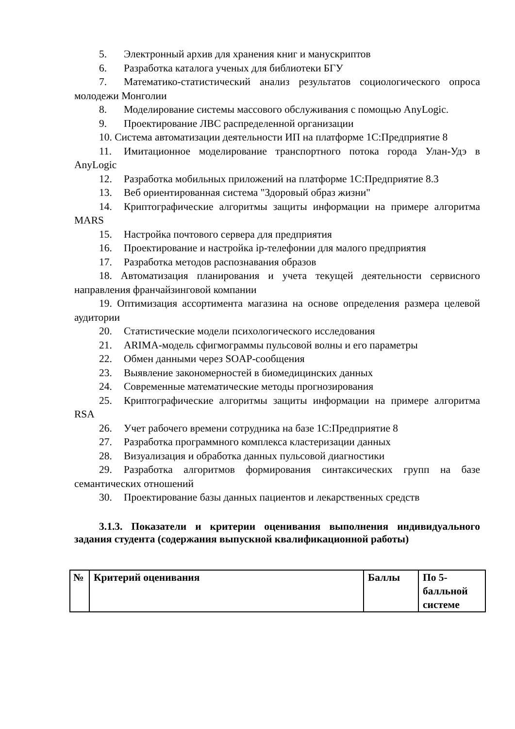5. Электронный архив для хранения книг и манускриптов
6. Разработка каталога ученых для библиотеки БГУ
7. Математико-статистический анализ результатов социологического опроса молодежи Монголии
8. Моделирование системы массового обслуживания с помощью AnyLogic.
9. Проектирование ЛВС распределенной организации
10. Система автоматизации деятельности ИП на платформе 1С:Предприятие 8
11. Имитационное моделирование транспортного потока города Улан-Удэ в AnyLogic
12. Разработка мобильных приложений на платформе 1С:Предприятие 8.3
13. Веб ориентированная система "Здоровый образ жизни"
14. Криптографические алгоритмы защиты информации на примере алгоритма MARS
15. Настройка почтового сервера для предприятия
16. Проектирование и настройка ip-телефонии для малого предприятия
17. Разработка методов распознавания образов
18. Автоматизация планирования и учета текущей деятельности сервисного направления франчайзинговой компании
19. Оптимизация ассортимента магазина на основе определения размера целевой аудитории
20. Статистические модели психологического исследования
21. ARIMA-модель сфигмограммы пульсовой волны и его параметры
22. Обмен данными через SOAP-сообщения
23. Выявление закономерностей в биомедицинских данных
24. Современные математические методы прогнозирования
25. Криптографические алгоритмы защиты информации на примере алгоритма RSA
26. Учет рабочего времени сотрудника на базе 1С:Предприятие 8
27. Разработка программного комплекса кластеризации данных
28. Визуализация и обработка данных пульсовой диагностики
29. Разработка алгоритмов формирования синтаксических групп на базе семантических отношений
30. Проектирование базы данных пациентов и лекарственных средств
3.1.3. Показатели и критерии оценивания выполнения индивидуального задания студента (содержания выпускной квалификационной работы)
| № | Критерий оценивания | Баллы | По 5-балльной системе |